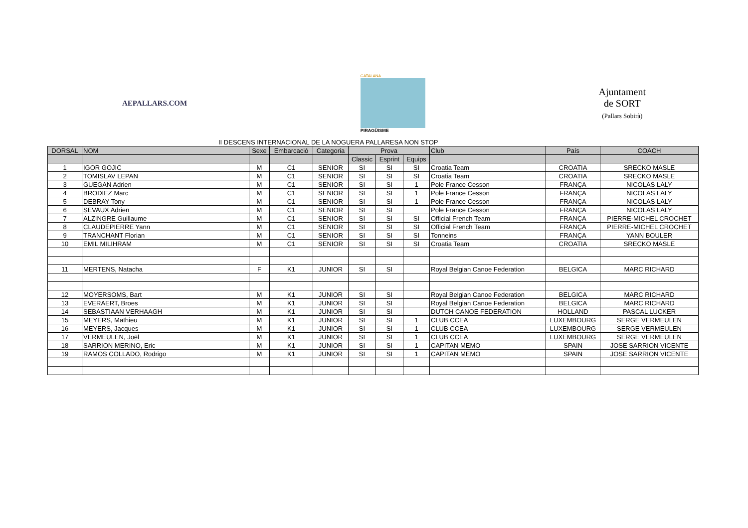AEPALLARS.COM
CATALANA
PIRAGÜISME
Ajuntament
de SORT
(Pallars Sobirà)
II DESCENS INTERNACIONAL DE LA NOGUERA PALLARESA NON STOP
| DORSAL | NOM | Sexe | Embarcació | Categoria | Prova | | | Club | País | COACH |
| --- | --- | --- | --- | --- | --- | --- | --- | --- | --- | --- |
| | | | | | Classic | Esprint | Equips | | | |
| 1 | IGOR GOJIC | M | C1 | SENIOR | SI | SI | SI | Croatia Team | CROATIA | SRECKO MASLE |
| 2 | TOMISLAV LEPAN | M | C1 | SENIOR | SI | SI | SI | Croatia Team | CROATIA | SRECKO MASLE |
| 3 | GUEGAN Adrien | M | C1 | SENIOR | SI | SI | 1 | Pole France Cesson | FRANÇA | NICOLAS LALY |
| 4 | BRODIEZ Marc | M | C1 | SENIOR | SI | SI | 1 | Pole France Cesson | FRANÇA | NICOLAS LALY |
| 5 | DEBRAY Tony | M | C1 | SENIOR | SI | SI | 1 | Pole France Cesson | FRANÇA | NICOLAS LALY |
| 6 | SEVAUX Adrien | M | C1 | SENIOR | SI | SI | | Pole France Cesson | FRANÇA | NICOLAS LALY |
| 7 | ALZINGRE Guillaume | M | C1 | SENIOR | SI | SI | SI | Official French Team | FRANÇA | PIERRE-MICHEL CROCHET |
| 8 | CLAUDEPIERRE Yann | M | C1 | SENIOR | SI | SI | SI | Official French Team | FRANÇA | PIERRE-MICHEL CROCHET |
| 9 | TRANCHANT Florian | M | C1 | SENIOR | SI | SI | SI | Tonneins | FRANÇA | YANN BOULER |
| 10 | EMIL MILIHRAM | M | C1 | SENIOR | SI | SI | SI | Croatia Team | CROATIA | SRECKO MASLE |
| 11 | MERTENS, Natacha | F | K1 | JUNIOR | SI | SI | | Royal Belgian Canoe Federation | BELGICA | MARC RICHARD |
| 12 | MOYERSOMS, Bart | M | K1 | JUNIOR | SI | SI | | Royal Belgian Canoe Federation | BELGICA | MARC RICHARD |
| 13 | EVERAERT, Broes | M | K1 | JUNIOR | SI | SI | | Royal Belgian Canoe Federation | BELGICA | MARC RICHARD |
| 14 | SEBASTIAAN VERHAAGH | M | K1 | JUNIOR | SI | SI | | DUTCH CANOE FEDERATION | HOLLAND | PASCAL LUCKER |
| 15 | MEYERS, Mathieu | M | K1 | JUNIOR | SI | SI | 1 | CLUB CCEA | LUXEMBOURG | SERGE VERMEULEN |
| 16 | MEYERS, Jacques | M | K1 | JUNIOR | SI | SI | 1 | CLUB CCEA | LUXEMBOURG | SERGE VERMEULEN |
| 17 | VERMEULEN, Joël | M | K1 | JUNIOR | SI | SI | 1 | CLUB CCEA | LUXEMBOURG | SERGE VERMEULEN |
| 18 | SARRION MERINO, Eric | M | K1 | JUNIOR | SI | SI | 1 | CAPITAN MEMO | SPAIN | JOSE SARRION VICENTE |
| 19 | RAMOS COLLADO, Rodrigo | M | K1 | JUNIOR | SI | SI | 1 | CAPITAN MEMO | SPAIN | JOSE SARRION VICENTE |